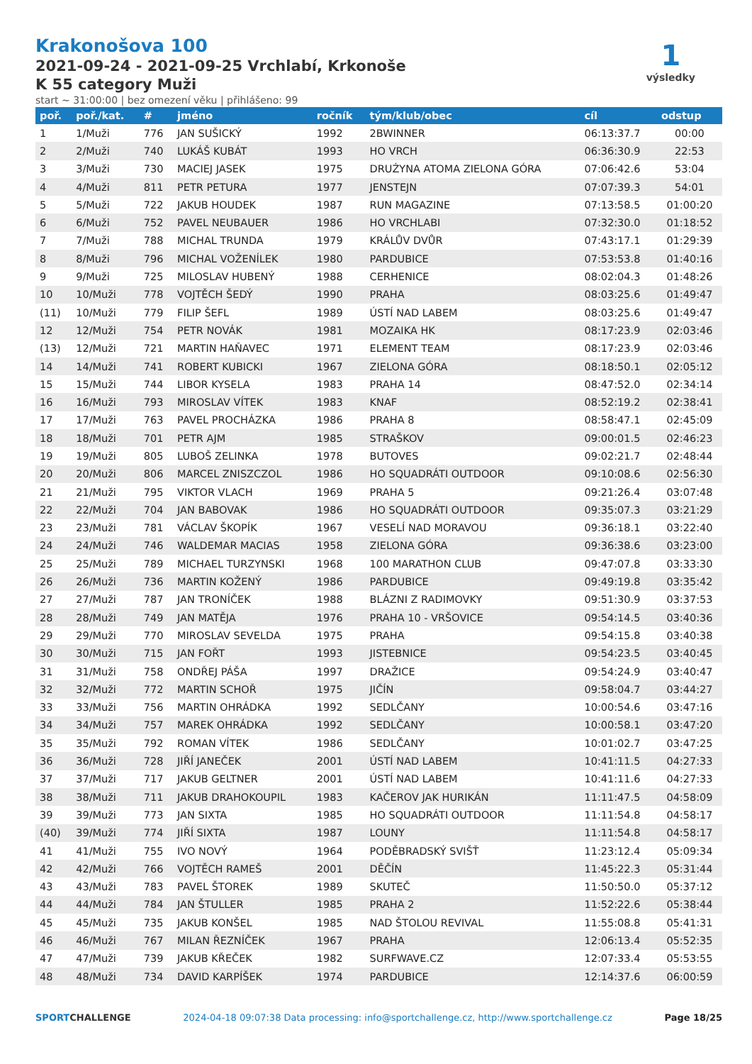Krakonošova 100
2021-09-24 - 2021-09-25 Vrchlabí, Krkonoše
K 55 category Muži
start ~ 31:00:00 | bez omezení věku | přihlášeno: 99
1
výsledky
| poř. | poř./kat. | # | jméno | ročník | tým/klub/obec | cíl | odstup |
| --- | --- | --- | --- | --- | --- | --- | --- |
| 1 | 1/Muži | 776 | JAN SUŠICKÝ | 1992 | 2BWINNER | 06:13:37.7 | 00:00 |
| 2 | 2/Muži | 740 | LUKÁŠ KUBÁT | 1993 | HO VRCH | 06:36:30.9 | 22:53 |
| 3 | 3/Muži | 730 | MACIEJ JASEK | 1975 | DRUŻYNA ATOMA ZIELONA GÓRA | 07:06:42.6 | 53:04 |
| 4 | 4/Muži | 811 | PETR PETURA | 1977 | JENSTEJN | 07:07:39.3 | 54:01 |
| 5 | 5/Muži | 722 | JAKUB HOUDEK | 1987 | RUN MAGAZINE | 07:13:58.5 | 01:00:20 |
| 6 | 6/Muži | 752 | PAVEL NEUBAUER | 1986 | HO VRCHLABI | 07:32:30.0 | 01:18:52 |
| 7 | 7/Muži | 788 | MICHAL TRUNDA | 1979 | KRÁLŮV DVŮR | 07:43:17.1 | 01:29:39 |
| 8 | 8/Muži | 796 | MICHAL VOŽENÍLEK | 1980 | PARDUBICE | 07:53:53.8 | 01:40:16 |
| 9 | 9/Muži | 725 | MILOSLAV HUBENÝ | 1988 | CERHENICE | 08:02:04.3 | 01:48:26 |
| 10 | 10/Muži | 778 | VOJTĚCH ŠEDÝ | 1990 | PRAHA | 08:03:25.6 | 01:49:47 |
| (11) | 10/Muži | 779 | FILIP ŠEFL | 1989 | ÚSTÍ NAD LABEM | 08:03:25.6 | 01:49:47 |
| 12 | 12/Muži | 754 | PETR NOVÁK | 1981 | MOZAIKA HK | 08:17:23.9 | 02:03:46 |
| (13) | 12/Muži | 721 | MARTIN HAŇAVEC | 1971 | ELEMENT TEAM | 08:17:23.9 | 02:03:46 |
| 14 | 14/Muži | 741 | ROBERT KUBICKI | 1967 | ZIELONA GÓRA | 08:18:50.1 | 02:05:12 |
| 15 | 15/Muži | 744 | LIBOR KYSELA | 1983 | PRAHA 14 | 08:47:52.0 | 02:34:14 |
| 16 | 16/Muži | 793 | MIROSLAV VÍTEK | 1983 | KNAF | 08:52:19.2 | 02:38:41 |
| 17 | 17/Muži | 763 | PAVEL PROCHÁZKA | 1986 | PRAHA 8 | 08:58:47.1 | 02:45:09 |
| 18 | 18/Muži | 701 | PETR AJM | 1985 | STRAŠKOV | 09:00:01.5 | 02:46:23 |
| 19 | 19/Muži | 805 | LUBOŠ ZELINKA | 1978 | BUTOVES | 09:02:21.7 | 02:48:44 |
| 20 | 20/Muži | 806 | MARCEL ZNISZCZOL | 1986 | HO SQUADRÁTI OUTDOOR | 09:10:08.6 | 02:56:30 |
| 21 | 21/Muži | 795 | VIKTOR VLACH | 1969 | PRAHA 5 | 09:21:26.4 | 03:07:48 |
| 22 | 22/Muži | 704 | JAN BABOVAK | 1986 | HO SQUADRÁTI OUTDOOR | 09:35:07.3 | 03:21:29 |
| 23 | 23/Muži | 781 | VÁCLAV ŠKOPÍK | 1967 | VESELÍ NAD MORAVOU | 09:36:18.1 | 03:22:40 |
| 24 | 24/Muži | 746 | WALDEMAR MACIAS | 1958 | ZIELONA GÓRA | 09:36:38.6 | 03:23:00 |
| 25 | 25/Muži | 789 | MICHAEL TURZYNSKI | 1968 | 100 MARATHON CLUB | 09:47:07.8 | 03:33:30 |
| 26 | 26/Muži | 736 | MARTIN KOŽENÝ | 1986 | PARDUBICE | 09:49:19.8 | 03:35:42 |
| 27 | 27/Muži | 787 | JAN TRONÍČEK | 1988 | BLÁZNI Z RADIMOVKY | 09:51:30.9 | 03:37:53 |
| 28 | 28/Muži | 749 | JAN MATĚJA | 1976 | PRAHA 10 - VRŠOVICE | 09:54:14.5 | 03:40:36 |
| 29 | 29/Muži | 770 | MIROSLAV SEVELDA | 1975 | PRAHA | 09:54:15.8 | 03:40:38 |
| 30 | 30/Muži | 715 | JAN FOŘT | 1993 | JISTEBNICE | 09:54:23.5 | 03:40:45 |
| 31 | 31/Muži | 758 | ONDŘEJ PÁŠA | 1997 | DRAŽICE | 09:54:24.9 | 03:40:47 |
| 32 | 32/Muži | 772 | MARTIN SCHOŘ | 1975 | JIČÍN | 09:58:04.7 | 03:44:27 |
| 33 | 33/Muži | 756 | MARTIN OHRÁDKA | 1992 | SEDLČANY | 10:00:54.6 | 03:47:16 |
| 34 | 34/Muži | 757 | MAREK OHRÁDKA | 1992 | SEDLČANY | 10:00:58.1 | 03:47:20 |
| 35 | 35/Muži | 792 | ROMAN VÍTEK | 1986 | SEDLČANY | 10:01:02.7 | 03:47:25 |
| 36 | 36/Muži | 728 | JIŘÍ JANEČEK | 2001 | ÚSTÍ NAD LABEM | 10:41:11.5 | 04:27:33 |
| 37 | 37/Muži | 717 | JAKUB GELTNER | 2001 | ÚSTÍ NAD LABEM | 10:41:11.6 | 04:27:33 |
| 38 | 38/Muži | 711 | JAKUB DRAHOKOUPIL | 1983 | KAČEROV JAK HURIKÁN | 11:11:47.5 | 04:58:09 |
| 39 | 39/Muži | 773 | JAN SIXTA | 1985 | HO SQUADRÁTI OUTDOOR | 11:11:54.8 | 04:58:17 |
| (40) | 39/Muži | 774 | JIŘÍ SIXTA | 1987 | LOUNY | 11:11:54.8 | 04:58:17 |
| 41 | 41/Muži | 755 | IVO NOVÝ | 1964 | PODĚBRADSKÝ SVIŠŤ | 11:23:12.4 | 05:09:34 |
| 42 | 42/Muži | 766 | VOJTĚCH RAMEŠ | 2001 | DĚČÍN | 11:45:22.3 | 05:31:44 |
| 43 | 43/Muži | 783 | PAVEL ŠTOREK | 1989 | SKUTEČ | 11:50:50.0 | 05:37:12 |
| 44 | 44/Muži | 784 | JAN ŠTULLER | 1985 | PRAHA 2 | 11:52:22.6 | 05:38:44 |
| 45 | 45/Muži | 735 | JAKUB KONŠEL | 1985 | NAD ŠTOLOU REVIVAL | 11:55:08.8 | 05:41:31 |
| 46 | 46/Muži | 767 | MILAN ŘEZNÍČEK | 1967 | PRAHA | 12:06:13.4 | 05:52:35 |
| 47 | 47/Muži | 739 | JAKUB KŘEČEK | 1982 | SURFWAVE.CZ | 12:07:33.4 | 05:53:55 |
| 48 | 48/Muži | 734 | DAVID KARPÍŠEK | 1974 | PARDUBICE | 12:14:37.6 | 06:00:59 |
SPORTCHALLENGE 2024-04-18 09:07:38 Data processing: info@sportchallenge.cz, http://www.sportchallenge.cz Page 18/25